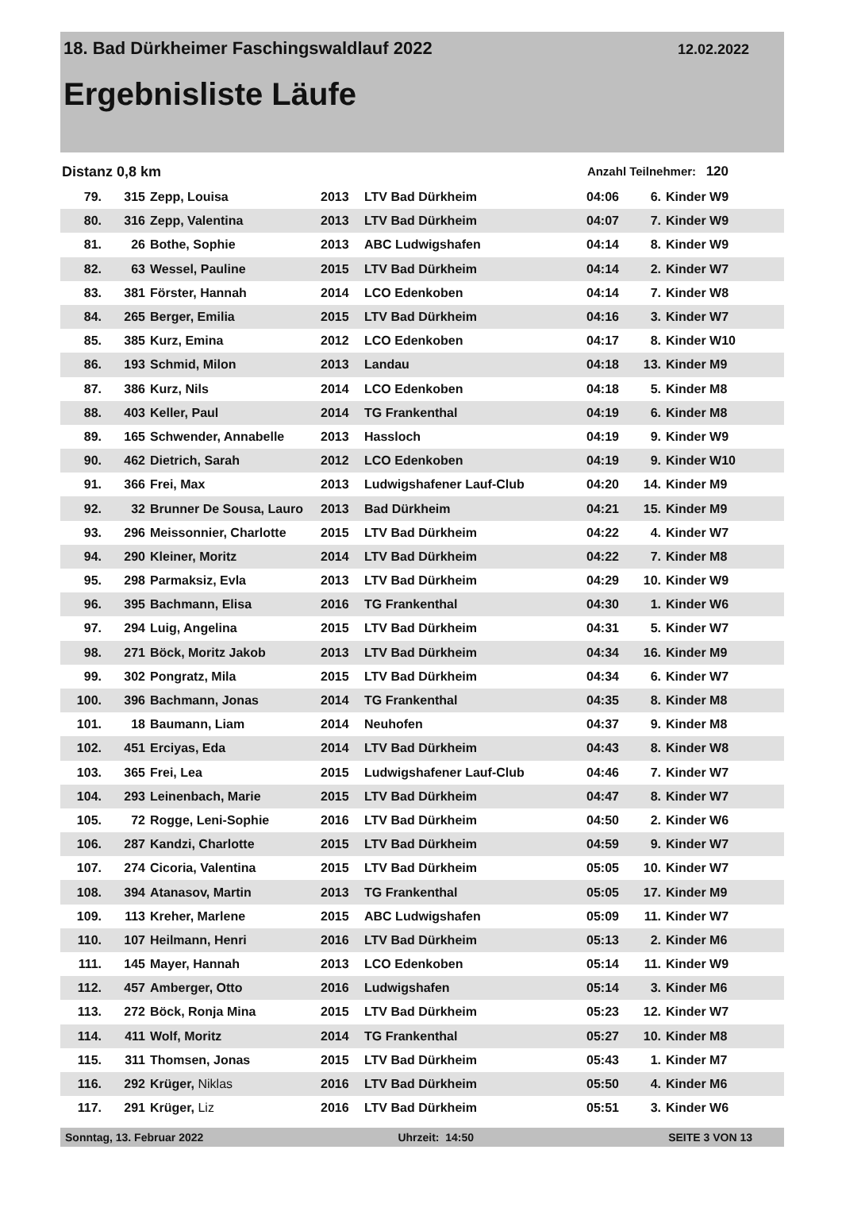18. Bad Dürkheimer Faschingswaldlauf 2022 12.02.2022
Ergebnisliste Läufe
Distanz 0,8 km Anzahl Teilnehmer: 120
| 79. | 315 | Zepp, Louisa | 2013 | LTV Bad Dürkheim | 04:06 | 6. | Kinder W9 |
| 80. | 316 | Zepp, Valentina | 2013 | LTV Bad Dürkheim | 04:07 | 7. | Kinder W9 |
| 81. | 26 | Bothe, Sophie | 2013 | ABC Ludwigshafen | 04:14 | 8. | Kinder W9 |
| 82. | 63 | Wessel, Pauline | 2015 | LTV Bad Dürkheim | 04:14 | 2. | Kinder W7 |
| 83. | 381 | Förster, Hannah | 2014 | LCO Edenkoben | 04:14 | 7. | Kinder W8 |
| 84. | 265 | Berger, Emilia | 2015 | LTV Bad Dürkheim | 04:16 | 3. | Kinder W7 |
| 85. | 385 | Kurz, Emina | 2012 | LCO Edenkoben | 04:17 | 8. | Kinder W10 |
| 86. | 193 | Schmid, Milon | 2013 | Landau | 04:18 | 13. | Kinder M9 |
| 87. | 386 | Kurz, Nils | 2014 | LCO Edenkoben | 04:18 | 5. | Kinder M8 |
| 88. | 403 | Keller, Paul | 2014 | TG Frankenthal | 04:19 | 6. | Kinder M8 |
| 89. | 165 | Schwender, Annabelle | 2013 | Hassloch | 04:19 | 9. | Kinder W9 |
| 90. | 462 | Dietrich, Sarah | 2012 | LCO Edenkoben | 04:19 | 9. | Kinder W10 |
| 91. | 366 | Frei, Max | 2013 | Ludwigshafener Lauf-Club | 04:20 | 14. | Kinder M9 |
| 92. | 32 | Brunner De Sousa, Lauro | 2013 | Bad Dürkheim | 04:21 | 15. | Kinder M9 |
| 93. | 296 | Meissonnier, Charlotte | 2015 | LTV Bad Dürkheim | 04:22 | 4. | Kinder W7 |
| 94. | 290 | Kleiner, Moritz | 2014 | LTV Bad Dürkheim | 04:22 | 7. | Kinder M8 |
| 95. | 298 | Parmaksiz, Evla | 2013 | LTV Bad Dürkheim | 04:29 | 10. | Kinder W9 |
| 96. | 395 | Bachmann, Elisa | 2016 | TG Frankenthal | 04:30 | 1. | Kinder W6 |
| 97. | 294 | Luig, Angelina | 2015 | LTV Bad Dürkheim | 04:31 | 5. | Kinder W7 |
| 98. | 271 | Böck, Moritz Jakob | 2013 | LTV Bad Dürkheim | 04:34 | 16. | Kinder M9 |
| 99. | 302 | Pongratz, Mila | 2015 | LTV Bad Dürkheim | 04:34 | 6. | Kinder W7 |
| 100. | 396 | Bachmann, Jonas | 2014 | TG Frankenthal | 04:35 | 8. | Kinder M8 |
| 101. | 18 | Baumann, Liam | 2014 | Neuhofen | 04:37 | 9. | Kinder M8 |
| 102. | 451 | Erciyas, Eda | 2014 | LTV Bad Dürkheim | 04:43 | 8. | Kinder W8 |
| 103. | 365 | Frei, Lea | 2015 | Ludwigshafener Lauf-Club | 04:46 | 7. | Kinder W7 |
| 104. | 293 | Leinenbach, Marie | 2015 | LTV Bad Dürkheim | 04:47 | 8. | Kinder W7 |
| 105. | 72 | Rogge, Leni-Sophie | 2016 | LTV Bad Dürkheim | 04:50 | 2. | Kinder W6 |
| 106. | 287 | Kandzi, Charlotte | 2015 | LTV Bad Dürkheim | 04:59 | 9. | Kinder W7 |
| 107. | 274 | Cicoria, Valentina | 2015 | LTV Bad Dürkheim | 05:05 | 10. | Kinder W7 |
| 108. | 394 | Atanasov, Martin | 2013 | TG Frankenthal | 05:05 | 17. | Kinder M9 |
| 109. | 113 | Kreher, Marlene | 2015 | ABC Ludwigshafen | 05:09 | 11. | Kinder W7 |
| 110. | 107 | Heilmann, Henri | 2016 | LTV Bad Dürkheim | 05:13 | 2. | Kinder M6 |
| 111. | 145 | Mayer, Hannah | 2013 | LCO Edenkoben | 05:14 | 11. | Kinder W9 |
| 112. | 457 | Amberger, Otto | 2016 | Ludwigshafen | 05:14 | 3. | Kinder M6 |
| 113. | 272 | Böck, Ronja Mina | 2015 | LTV Bad Dürkheim | 05:23 | 12. | Kinder W7 |
| 114. | 411 | Wolf, Moritz | 2014 | TG Frankenthal | 05:27 | 10. | Kinder M8 |
| 115. | 311 | Thomsen, Jonas | 2015 | LTV Bad Dürkheim | 05:43 | 1. | Kinder M7 |
| 116. | 292 | Krüger, Niklas | 2016 | LTV Bad Dürkheim | 05:50 | 4. | Kinder M6 |
| 117. | 291 | Krüger, Liz | 2016 | LTV Bad Dürkheim | 05:51 | 3. | Kinder W6 |
Sonntag, 13. Februar 2022 Uhrzeit: 14:50 SEITE 3 VON 13